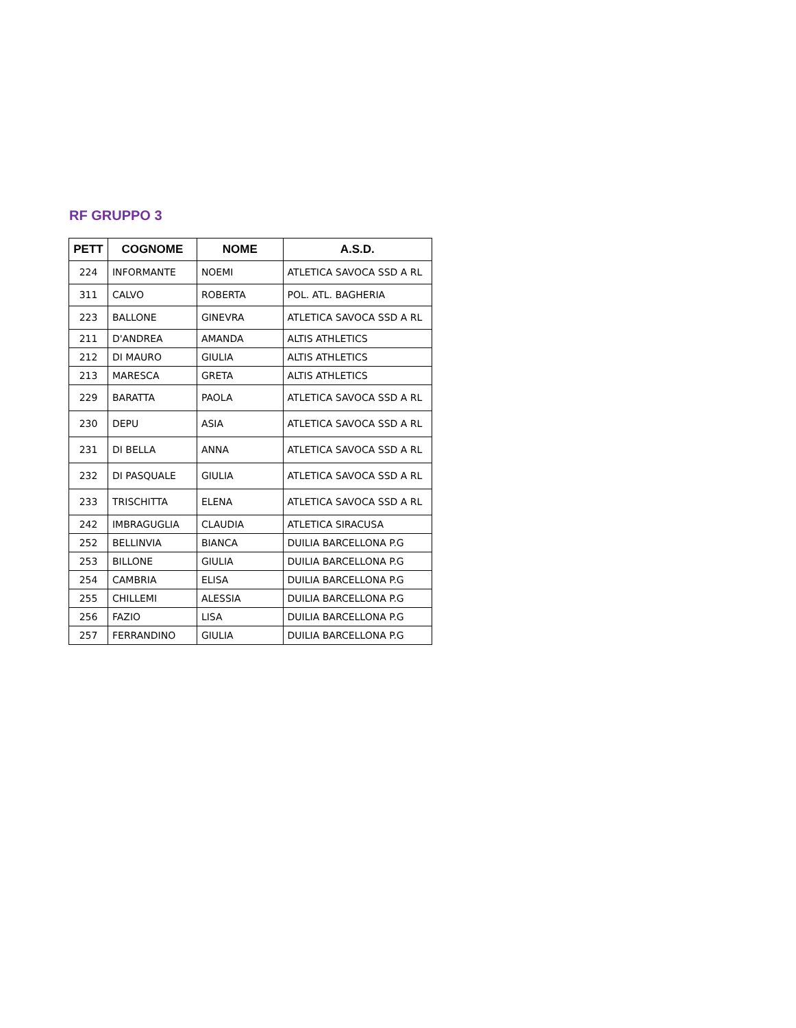RF GRUPPO 3
| PETT | COGNOME | NOME | A.S.D. |
| --- | --- | --- | --- |
| 224 | INFORMANTE | NOEMI | ATLETICA SAVOCA SSD A RL |
| 311 | CALVO | ROBERTA | POL. ATL. BAGHERIA |
| 223 | BALLONE | GINEVRA | ATLETICA SAVOCA SSD A RL |
| 211 | D'ANDREA | AMANDA | ALTIS ATHLETICS |
| 212 | DI MAURO | GIULIA | ALTIS ATHLETICS |
| 213 | MARESCA | GRETA | ALTIS ATHLETICS |
| 229 | BARATTA | PAOLA | ATLETICA SAVOCA SSD A RL |
| 230 | DEPU | ASIA | ATLETICA SAVOCA SSD A RL |
| 231 | DI BELLA | ANNA | ATLETICA SAVOCA SSD A RL |
| 232 | DI PASQUALE | GIULIA | ATLETICA SAVOCA SSD A RL |
| 233 | TRISCHITTA | ELENA | ATLETICA SAVOCA SSD A RL |
| 242 | IMBRAGUGLIA | CLAUDIA | ATLETICA SIRACUSA |
| 252 | BELLINVIA | BIANCA | DUILIA BARCELLONA P.G |
| 253 | BILLONE | GIULIA | DUILIA BARCELLONA P.G |
| 254 | CAMBRIA | ELISA | DUILIA BARCELLONA P.G |
| 255 | CHILLEMI | ALESSIA | DUILIA BARCELLONA P.G |
| 256 | FAZIO | LISA | DUILIA BARCELLONA P.G |
| 257 | FERRANDINO | GIULIA | DUILIA BARCELLONA P.G |